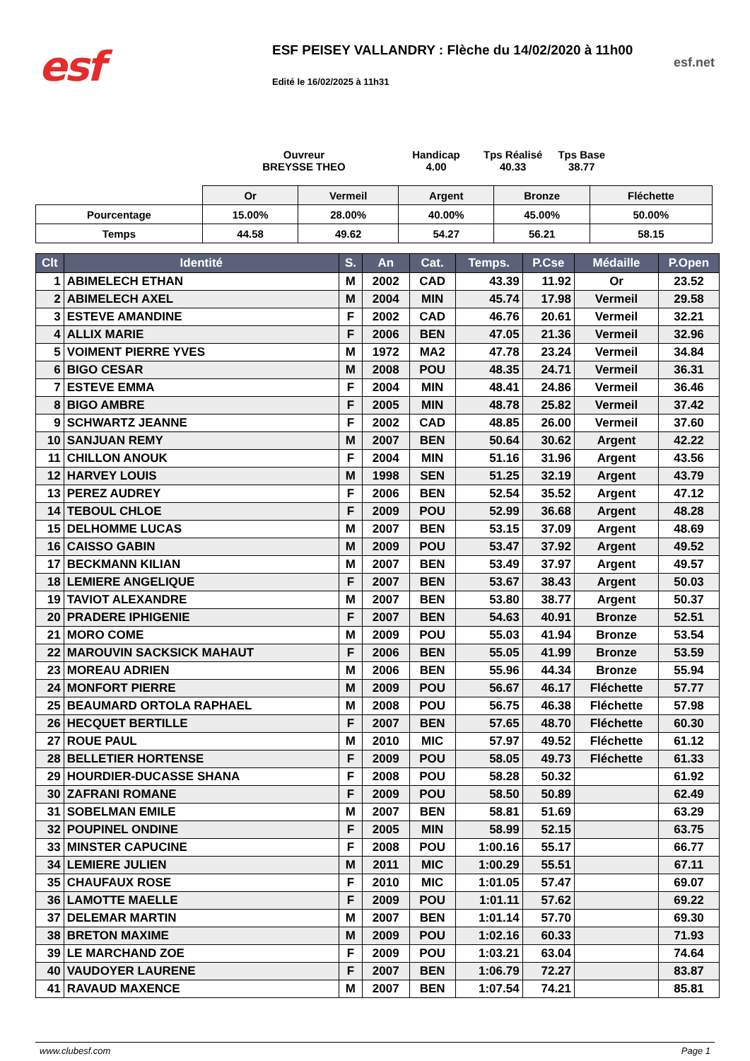esf
ESF PEISEY VALLANDRY : Flèche du 14/02/2020 à 11h00
Edité le 16/02/2025 à 11h31
esf.net
Ouvreur
BREYSSE THEO
Handicap
4.00
Tps Réalisé
40.33
Tps Base
38.77
| | Or | Vermeil | Argent | Bronze | Fléchette |
| Pourcentage | 15.00% | 28.00% | 40.00% | 45.00% | 50.00% |
| Temps | 44.58 | 49.62 | 54.27 | 56.21 | 58.15 |
| Clt | Identité | S. | An | Cat. | Temps. | P.Cse | Médaille | P.Open |
| --- | --- | --- | --- | --- | --- | --- | --- | --- |
| 1 | ABIMELECH ETHAN | M | 2002 | CAD | 43.39 | 11.92 | Or | 23.52 |
| 2 | ABIMELECH AXEL | M | 2004 | MIN | 45.74 | 17.98 | Vermeil | 29.58 |
| 3 | ESTEVE AMANDINE | F | 2002 | CAD | 46.76 | 20.61 | Vermeil | 32.21 |
| 4 | ALLIX MARIE | F | 2006 | BEN | 47.05 | 21.36 | Vermeil | 32.96 |
| 5 | VOIMENT PIERRE YVES | M | 1972 | MA2 | 47.78 | 23.24 | Vermeil | 34.84 |
| 6 | BIGO CESAR | M | 2008 | POU | 48.35 | 24.71 | Vermeil | 36.31 |
| 7 | ESTEVE EMMA | F | 2004 | MIN | 48.41 | 24.86 | Vermeil | 36.46 |
| 8 | BIGO AMBRE | F | 2005 | MIN | 48.78 | 25.82 | Vermeil | 37.42 |
| 9 | SCHWARTZ JEANNE | F | 2002 | CAD | 48.85 | 26.00 | Vermeil | 37.60 |
| 10 | SANJUAN REMY | M | 2007 | BEN | 50.64 | 30.62 | Argent | 42.22 |
| 11 | CHILLON ANOUK | F | 2004 | MIN | 51.16 | 31.96 | Argent | 43.56 |
| 12 | HARVEY LOUIS | M | 1998 | SEN | 51.25 | 32.19 | Argent | 43.79 |
| 13 | PEREZ AUDREY | F | 2006 | BEN | 52.54 | 35.52 | Argent | 47.12 |
| 14 | TEBOUL CHLOE | F | 2009 | POU | 52.99 | 36.68 | Argent | 48.28 |
| 15 | DELHOMME LUCAS | M | 2007 | BEN | 53.15 | 37.09 | Argent | 48.69 |
| 16 | CAISSO GABIN | M | 2009 | POU | 53.47 | 37.92 | Argent | 49.52 |
| 17 | BECKMANN KILIAN | M | 2007 | BEN | 53.49 | 37.97 | Argent | 49.57 |
| 18 | LEMIERE ANGELIQUE | F | 2007 | BEN | 53.67 | 38.43 | Argent | 50.03 |
| 19 | TAVIOT ALEXANDRE | M | 2007 | BEN | 53.80 | 38.77 | Argent | 50.37 |
| 20 | PRADERE IPHIGENIE | F | 2007 | BEN | 54.63 | 40.91 | Bronze | 52.51 |
| 21 | MORO COME | M | 2009 | POU | 55.03 | 41.94 | Bronze | 53.54 |
| 22 | MAROUVIN SACKSICK MAHAUT | F | 2006 | BEN | 55.05 | 41.99 | Bronze | 53.59 |
| 23 | MOREAU ADRIEN | M | 2006 | BEN | 55.96 | 44.34 | Bronze | 55.94 |
| 24 | MONFORT PIERRE | M | 2009 | POU | 56.67 | 46.17 | Fléchette | 57.77 |
| 25 | BEAUMARD ORTOLA RAPHAEL | M | 2008 | POU | 56.75 | 46.38 | Fléchette | 57.98 |
| 26 | HECQUET BERTILLE | F | 2007 | BEN | 57.65 | 48.70 | Fléchette | 60.30 |
| 27 | ROUE PAUL | M | 2010 | MIC | 57.97 | 49.52 | Fléchette | 61.12 |
| 28 | BELLETIER HORTENSE | F | 2009 | POU | 58.05 | 49.73 | Fléchette | 61.33 |
| 29 | HOURDIER-DUCASSE SHANA | F | 2008 | POU | 58.28 | 50.32 | | 61.92 |
| 30 | ZAFRANI ROMANE | F | 2009 | POU | 58.50 | 50.89 | | 62.49 |
| 31 | SOBELMAN EMILE | M | 2007 | BEN | 58.81 | 51.69 | | 63.29 |
| 32 | POUPINEL ONDINE | F | 2005 | MIN | 58.99 | 52.15 | | 63.75 |
| 33 | MINSTER CAPUCINE | F | 2008 | POU | 1:00.16 | 55.17 | | 66.77 |
| 34 | LEMIERE JULIEN | M | 2011 | MIC | 1:00.29 | 55.51 | | 67.11 |
| 35 | CHAUFAUX ROSE | F | 2010 | MIC | 1:01.05 | 57.47 | | 69.07 |
| 36 | LAMOTTE MAELLE | F | 2009 | POU | 1:01.11 | 57.62 | | 69.22 |
| 37 | DELEMAR MARTIN | M | 2007 | BEN | 1:01.14 | 57.70 | | 69.30 |
| 38 | BRETON MAXIME | M | 2009 | POU | 1:02.16 | 60.33 | | 71.93 |
| 39 | LE MARCHAND ZOE | F | 2009 | POU | 1:03.21 | 63.04 | | 74.64 |
| 40 | VAUDOYER LAURENE | F | 2007 | BEN | 1:06.79 | 72.27 | | 83.87 |
| 41 | RAVAUD MAXENCE | M | 2007 | BEN | 1:07.54 | 74.21 | | 85.81 |
www.clubesf.com Page 1